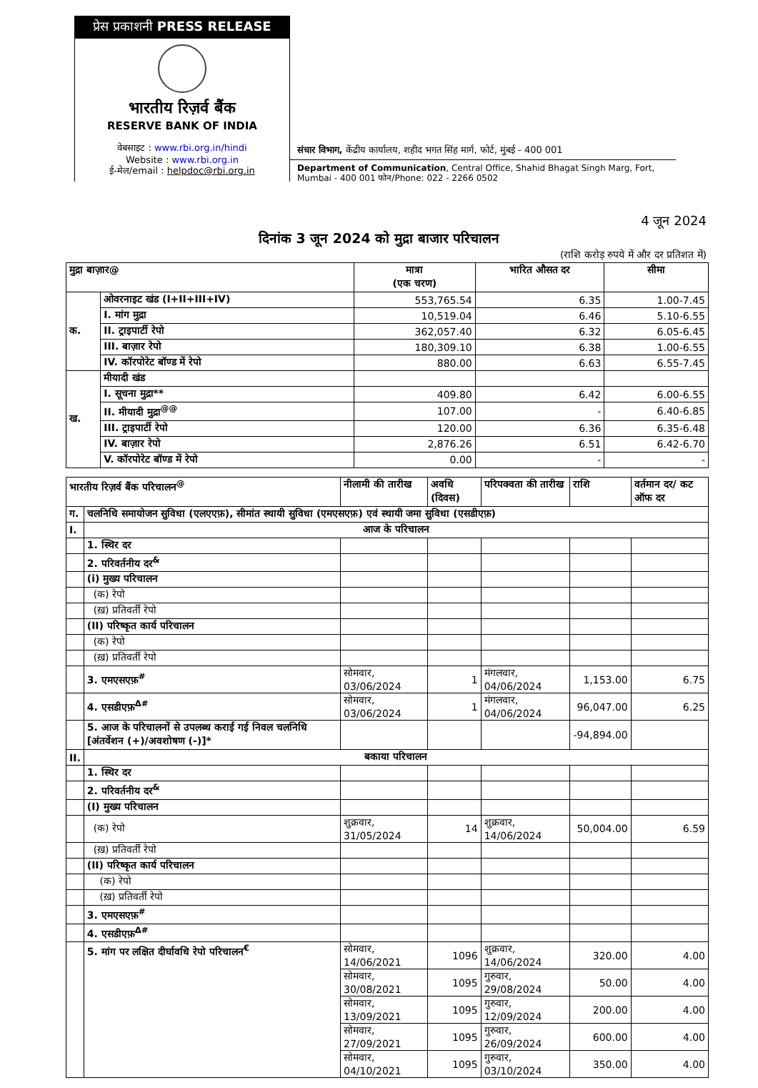प्रेस प्रकाशनी PRESS RELEASE
भारतीय रिज़र्व बैंक
RESERVE BANK OF INDIA
वेबसाइट : www.rbi.org.in/hindi
Website : www.rbi.org.in
ई-मेल/email : helpdoc@rbi.org.in
संचार विभाग, केंद्रीय कार्यालय, शहीद भगत सिंह मार्ग, फोर्ट, मुंबई - 400 001
Department of Communication, Central Office, Shahid Bhagat Singh Marg, Fort, Mumbai - 400 001 फोन/Phone: 022 - 2266 0502
4 जून 2024
दिनांक 3 जून 2024 को मुद्रा बाजार परिचालन
(राशि करोड़ रुपये में और दर प्रतिशत में)
| मुद्रा बाज़ार@ | | मात्रा (एक चरण) | भारित औसत दर | सीमा |
| --- | --- | --- | --- | --- |
| क. | ओवरनाइट खंड (I+II+III+IV) | 553,765.54 | 6.35 | 1.00-7.45 |
| | I. मांग मुद्रा | 10,519.04 | 6.46 | 5.10-6.55 |
| | II. ट्राइपार्टी रेपो | 362,057.40 | 6.32 | 6.05-6.45 |
| | III. बाज़ार रेपो | 180,309.10 | 6.38 | 1.00-6.55 |
| | IV. कॉरपोरेट बॉण्ड में रेपो | 880.00 | 6.63 | 6.55-7.45 |
| ख. | मीयादी खंड | | | |
| | I. सूचना मुद्रा** | 409.80 | 6.42 | 6.00-6.55 |
| | II. मीयादी मुद्रा<sup>@@</sup> | 107.00 | - | 6.40-6.85 |
| | III. ट्राइपार्टी रेपो | 120.00 | 6.36 | 6.35-6.48 |
| | IV. बाज़ार रेपो | 2,876.26 | 6.51 | 6.42-6.70 |
| | V. कॉरपोरेट बॉण्ड में रेपो | 0.00 | - | - |
| भारतीय रिज़र्व बैंक परिचालन<sup>@</sup> | | नीलामी की तारीख | अवधि (दिवस) | परिपक्वता की तारीख | राशि | वर्तमान दर/ कट ऑफ दर |
| --- | --- | --- | --- | --- | --- | --- |
| ग. | चलनिधि समायोजन सुविधा (एलएएफ़), सीमांत स्थायी सुविधा (एमएसएफ़) एवं स्थायी जमा सुविधा (एसडीएफ़) | | | | | |
| I. | आज के परिचालन | | | | | |
| | 1. स्थिर दर | | | | | |
| | 2. परिवर्तनीय दर<sup>&</sup> | | | | | |
| | (i) मुख्य परिचालन | | | | | |
| | (क) रेपो | | | | | |
| | (ख़) प्रतिवर्ती रेपो | | | | | |
| | (II) परिष्कृत कार्य परिचालन | | | | | |
| | (क) रेपो | | | | | |
| | (ख़) प्रतिवर्ती रेपो | | | | | |
| | 3. एमएसएफ़<sup>#</sup> | सोमवार, 03/06/2024 | 1 | मंगलवार, 04/06/2024 | 1,153.00 | 6.75 |
| | 4. एसडीएफ़<sup>Δ#</sup> | सोमवार, 03/06/2024 | 1 | मंगलवार, 04/06/2024 | 96,047.00 | 6.25 |
| | 5. आज के परिचालनों से उपलब्ध कराई गई निवल चलनिधि [अंतर्वेशन (+)/अवशोषण (-)]* | | | | -94,894.00 | |
| II. | बकाया परिचालन | | | | | |
| | 1. स्थिर दर | | | | | |
| | 2. परिवर्तनीय दर<sup>&</sup> | | | | | |
| | (I) मुख्य परिचालन | | | | | |
| | (क) रेपो | शुक्रवार, 31/05/2024 | 14 | शुक्रवार, 14/06/2024 | 50,004.00 | 6.59 |
| | (ख़) प्रतिवर्ती रेपो | | | | | |
| | (II) परिष्कृत कार्य परिचालन | | | | | |
| | (क) रेपो | | | | | |
| | (ख़) प्रतिवर्ती रेपो | | | | | |
| | 3. एमएसएफ़<sup>#</sup> | | | | | |
| | 4. एसडीएफ़<sup>Δ#</sup> | | | | | |
| | 5. मांग पर लक्षित दीर्घावधि रेपो परिचालन<sup>€</sup> | सोमवार, 14/06/2021 | 1096 | शुक्रवार, 14/06/2024 | 320.00 | 4.00 |
| | | सोमवार, 30/08/2021 | 1095 | गुरुवार, 29/08/2024 | 50.00 | 4.00 |
| | | सोमवार, 13/09/2021 | 1095 | गुरुवार, 12/09/2024 | 200.00 | 4.00 |
| | | सोमवार, 27/09/2021 | 1095 | गुरुवार, 26/09/2024 | 600.00 | 4.00 |
| | | सोमवार, 04/10/2021 | 1095 | गुरुवार, 03/10/2024 | 350.00 | 4.00 |